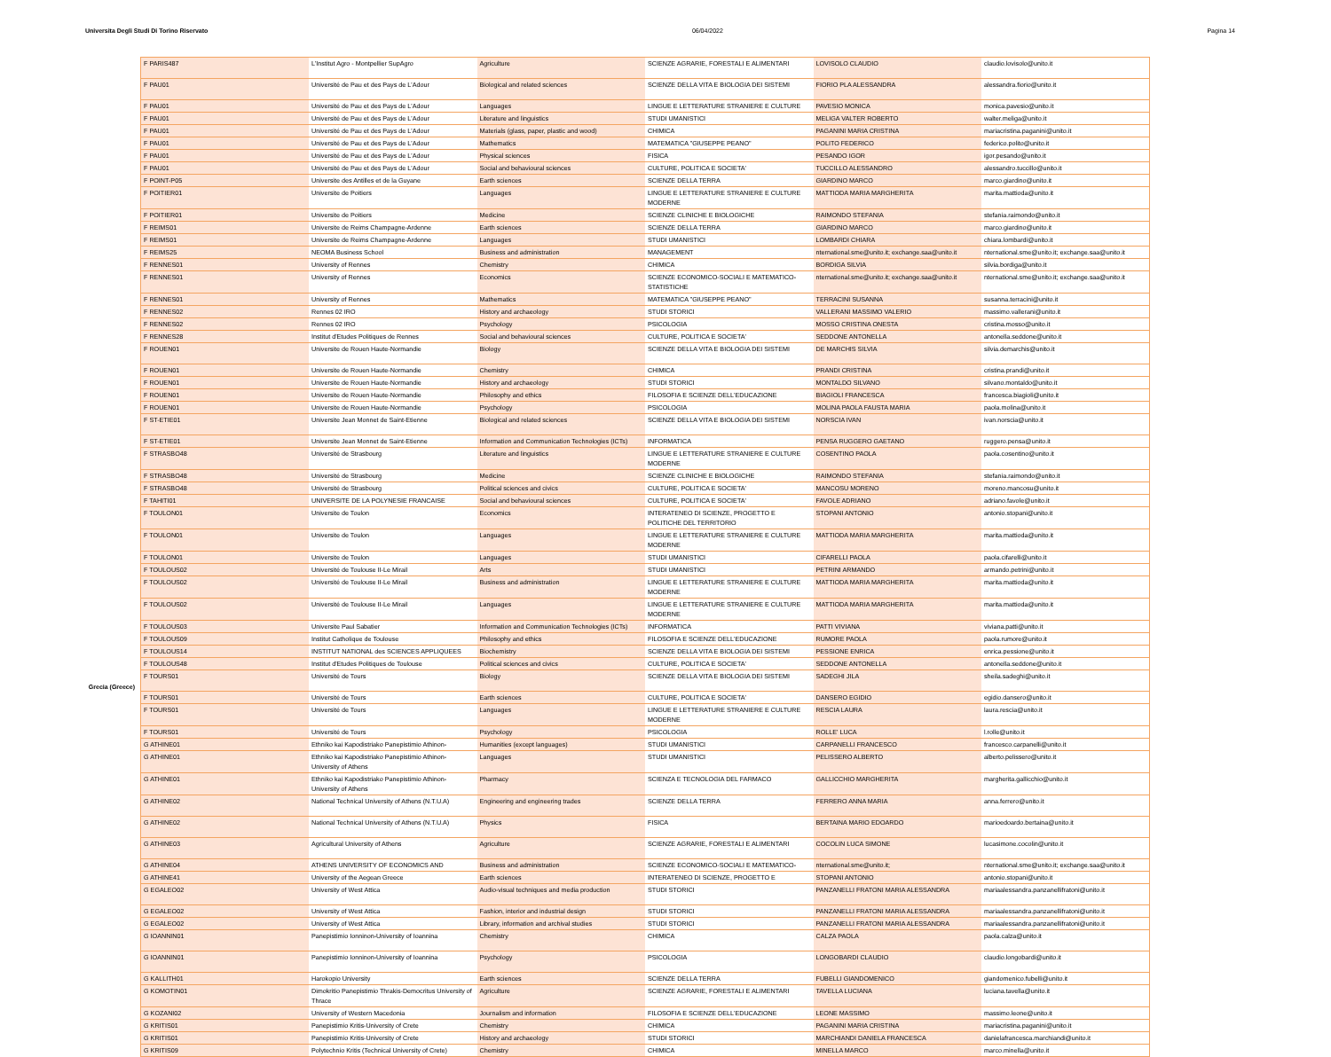Universita Degli Studi Di Torino Riservato 06/04/2022 Pagina 14
Grecia (Greece)
| F PARIS487 | L'Institut Agro - Montpellier SupAgro | Agriculture | SCIENZE AGRARIE, FORESTALI E ALIMENTARI | LOVISOLO CLAUDIO | claudio.lovisolo@unito.it |
| F PAU01 | Université de Pau et des Pays de L'Adour | Biological and related sciences | SCIENZE DELLA VITA E BIOLOGIA DEI SISTEMI | FIORIO PLA ALESSANDRA | alessandra.fiorio@unito.it |
| F PAU01 | Université de Pau et des Pays de L'Adour | Languages | LINGUE E LETTERATURE STRANIERE E CULTURE | PAVESIO MONICA | monica.pavesio@unito.it |
| F PAU01 | Université de Pau et des Pays de L'Adour | Literature and linguistics | STUDI UMANISTICI | MELIGA VALTER ROBERTO | walter.meliga@unito.it |
| F PAU01 | Université de Pau et des Pays de L'Adour | Materials (glass, paper, plastic and wood) | CHIMICA | PAGANINI MARIA CRISTINA | mariacristina.paganini@unito.it |
| F PAU01 | Université de Pau et des Pays de L'Adour | Mathematics | MATEMATICA "GIUSEPPE PEANO" | POLITO FEDERICO | federico.polito@unito.it |
| F PAU01 | Université de Pau et des Pays de L'Adour | Physical sciences | FISICA | PESANDO IGOR | igor.pesando@unito.it |
| F PAU01 | Université de Pau et des Pays de L'Adour | Social and behavioural sciences | CULTURE, POLITICA E SOCIETA' | TUCCILLO ALESSANDRO | alessandro.tuccillo@unito.it |
| F POINT-P05 | Universite des Antilles et de la Guyane | Earth sciences | SCIENZE DELLA TERRA | GIARDINO MARCO | marco.giardino@unito.it |
| F POITIER01 | Universite de Poitiers | Languages | LINGUE E LETTERATURE STRANIERE E CULTURE MODERNE | MATTIODA MARIA MARGHERITA | marita.mattioda@unito.it |
| F POITIER01 | Universite de Poitiers | Medicine | SCIENZE CLINICHE E BIOLOGICHE | RAIMONDO STEFANIA | stefania.raimondo@unito.it |
| F REIMS01 | Universite de Reims Champagne-Ardenne | Earth sciences | SCIENZE DELLA TERRA | GIARDINO MARCO | marco.giardino@unito.it |
| F REIMS01 | Universite de Reims Champagne-Ardenne | Languages | STUDI UMANISTICI | LOMBARDI CHIARA | chiara.lombardi@unito.it |
| F REIMS25 | NEOMA Business School | Business and administration | MANAGEMENT | nternational.sme@unito.it; exchange.saa@unito.it | nternational.sme@unito.it; exchange.saa@unito.it |
| F RENNES01 | University of Rennes | Chemistry | CHIMICA | BORDIGA SILVIA | silvia.bordiga@unito.it |
| F RENNES01 | University of Rennes | Economics | SCIENZE ECONOMICO-SOCIALI E MATEMATICO-STATISTICHE | nternational.sme@unito.it; exchange.saa@unito.it | nternational.sme@unito.it; exchange.saa@unito.it |
| F RENNES01 | University of Rennes | Mathematics | MATEMATICA "GIUSEPPE PEANO" | TERRACINI SUSANNA | susanna.terracini@unito.it |
| F RENNES02 | Rennes 02 IRO | History and archaeology | STUDI STORICI | VALLERANI MASSIMO VALERIO | massimo.vallerani@unito.it |
| F RENNES02 | Rennes 02 IRO | Psychology | PSICOLOGIA | MOSSO CRISTINA ONESTA | cristina.mosso@unito.it |
| F RENNES28 | Institut d'Etudes Politiques de Rennes | Social and behavioural sciences | CULTURE, POLITICA E SOCIETA' | SEDDONE ANTONELLA | antonella.seddone@unito.it |
| F ROUEN01 | Universite de Rouen Haute-Normandie | Biology | SCIENZE DELLA VITA E BIOLOGIA DEI SISTEMI | DE MARCHIS SILVIA | silvia.demarchis@unito.it |
| F ROUEN01 | Universite de Rouen Haute-Normandie | Chemistry | CHIMICA | PRANDI CRISTINA | cristina.prandi@unito.it |
| F ROUEN01 | Universite de Rouen Haute-Normandie | History and archaeology | STUDI STORICI | MONTALDO SILVANO | silvano.montaldo@unito.it |
| F ROUEN01 | Universite de Rouen Haute-Normandie | Philosophy and ethics | FILOSOFIA E SCIENZE DELL'EDUCAZIONE | BIAGIOLI FRANCESCA | francesca.biagioli@unito.it |
| F ROUEN01 | Universite de Rouen Haute-Normandie | Psychology | PSICOLOGIA | MOLINA PAOLA FAUSTA MARIA | paola.molina@unito.it |
| F ST-ETIE01 | Universite Jean Monnet de Saint-Etienne | Biological and related sciences | SCIENZE DELLA VITA E BIOLOGIA DEI SISTEMI | NORSCIA IVAN | ivan.norscia@unito.it |
| F ST-ETIE01 | Universite Jean Monnet de Saint-Etienne | Information and Communication Technologies (ICTs) | INFORMATICA | PENSA RUGGERO GAETANO | ruggero.pensa@unito.it |
| F STRASBO48 | Université de Strasbourg | Literature and linguistics | LINGUE E LETTERATURE STRANIERE E CULTURE MODERNE | COSENTINO PAOLA | paola.cosentino@unito.it |
| F STRASBO48 | Université de Strasbourg | Medicine | SCIENZE CLINICHE E BIOLOGICHE | RAIMONDO STEFANIA | stefania.raimondo@unito.it |
| F STRASBO48 | Université de Strasbourg | Political sciences and civics | CULTURE, POLITICA E SOCIETA' | MANCOSU MORENO | moreno.mancosu@unito.it |
| F TAHITI01 | UNIVERSITE DE LA POLYNESIE FRANCAISE | Social and behavioural sciences | CULTURE, POLITICA E SOCIETA' | FAVOLE ADRIANO | adriano.favole@unito.it |
| F TOULON01 | Universite de Toulon | Economics | INTERATENEO DI SCIENZE, PROGETTO E POLITICHE DEL TERRITORIO | STOPANI ANTONIO | antonio.stopani@unito.it |
| F TOULON01 | Universite de Toulon | Languages | LINGUE E LETTERATURE STRANIERE E CULTURE MODERNE | MATTIODA MARIA MARGHERITA | marita.mattioda@unito.it |
| F TOULON01 | Universite de Toulon | Languages | STUDI UMANISTICI | CIFARELLI PAOLA | paola.cifarelli@unito.it |
| F TOULOUS02 | Université de Toulouse II-Le Mirail | Arts | STUDI UMANISTICI | PETRINI ARMANDO | armando.petrini@unito.it |
| F TOULOUS02 | Université de Toulouse II-Le Mirail | Business and administration | LINGUE E LETTERATURE STRANIERE E CULTURE MODERNE | MATTIODA MARIA MARGHERITA | marita.mattioda@unito.it |
| F TOULOUS02 | Université de Toulouse II-Le Mirail | Languages | LINGUE E LETTERATURE STRANIERE E CULTURE MODERNE | MATTIODA MARIA MARGHERITA | marita.mattioda@unito.it |
| F TOULOUS03 | Universite Paul Sabatier | Information and Communication Technologies (ICTs) | INFORMATICA | PATTI VIVIANA | viviana.patti@unito.it |
| F TOULOUS09 | Institut Catholique de Toulouse | Philosophy and ethics | FILOSOFIA E SCIENZE DELL'EDUCAZIONE | RUMORE PAOLA | paola.rumore@unito.it |
| F TOULOUS14 | INSTITUT NATIONAL des SCIENCES APPLIQUEES | Biochemistry | SCIENZE DELLA VITA E BIOLOGIA DEI SISTEMI | PESSIONE ENRICA | enrica.pessione@unito.it |
| F TOULOUS48 | Institut d'Etudes Politiques de Toulouse | Political sciences and civics | CULTURE, POLITICA E SOCIETA' | SEDDONE ANTONELLA | antonella.seddone@unito.it |
| F TOURS01 | Université de Tours | Biology | SCIENZE DELLA VITA E BIOLOGIA DEI SISTEMI | SADEGHI JILA | sheila.sadeghi@unito.it |
| F TOURS01 | Université de Tours | Earth sciences | CULTURE, POLITICA E SOCIETA' | DANSERO EGIDIO | egidio.dansero@unito.it |
| F TOURS01 | Université de Tours | Languages | LINGUE E LETTERATURE STRANIERE E CULTURE MODERNE | RESCIA LAURA | laura.rescia@unito.it |
| F TOURS01 | Université de Tours | Psychology | PSICOLOGIA | ROLLE' LUCA | l.rolle@unito.it |
| G ATHINE01 | Ethniko kai Kapodistriako Panepistimio Athinon- | Humanities (except languages) | STUDI UMANISTICI | CARPANELLI FRANCESCO | francesco.carpanelli@unito.it |
| G ATHINE01 | Ethniko kai Kapodistriako Panepistimio Athinon-University of Athens | Languages | STUDI UMANISTICI | PELISSERO ALBERTO | alberto.pelissero@unito.it |
| G ATHINE01 | Ethniko kai Kapodistriako Panepistimio Athinon-University of Athens | Pharmacy | SCIENZA E TECNOLOGIA DEL FARMACO | GALLICCHIO MARGHERITA | margherita.gallicchio@unito.it |
| G ATHINE02 | National Technical University of Athens (N.T.U.A) | Engineering and engineering trades | SCIENZE DELLA TERRA | FERRERO ANNA MARIA | anna.ferrero@unito.it |
| G ATHINE02 | National Technical University of Athens (N.T.U.A) | Physics | FISICA | BERTAINA MARIO EDOARDO | marioedoardo.bertaina@unito.it |
| G ATHINE03 | Agricultural University of Athens | Agriculture | SCIENZE AGRARIE, FORESTALI E ALIMENTARI | COCOLIN LUCA SIMONE | lucasimone.cocolin@unito.it |
| G ATHINE04 | ATHENS UNIVERSITY OF ECONOMICS AND | Business and administration | SCIENZE ECONOMICO-SOCIALI E MATEMATICO- | nternational.sme@unito.it; | nternational.sme@unito.it; exchange.saa@unito.it |
| G ATHINE41 | University of the Aegean Greece | Earth sciences | INTERATENEO DI SCIENZE, PROGETTO E | STOPANI ANTONIO | antonio.stopani@unito.it |
| G EGALEO02 | University of West Attica | Audio-visual techniques and media production | STUDI STORICI | PANZANELLI FRATONI MARIA ALESSANDRA | mariaalessandra.panzanellifratoni@unito.it |
| G EGALEO02 | University of West Attica | Fashion, interior and industrial design | STUDI STORICI | PANZANELLI FRATONI MARIA ALESSANDRA | mariaalessandra.panzanellifratoni@unito.it |
| G EGALEO02 | University of West Attica | Library, information and archival studies | STUDI STORICI | PANZANELLI FRATONI MARIA ALESSANDRA | mariaalessandra.panzanellifratoni@unito.it |
| G IOANNIN01 | Panepistimio Ionninon-University of Ioannina | Chemistry | CHIMICA | CALZA PAOLA | paola.calza@unito.it |
| G IOANNIN01 | Panepistimio Ionninon-University of Ioannina | Psychology | PSICOLOGIA | LONGOBARDI CLAUDIO | claudio.longobardi@unito.it |
| G KALLITH01 | Harokopio University | Earth sciences | SCIENZE DELLA TERRA | FUBELLI GIANDOMENICO | giandomenico.fubelli@unito.it |
| G KOMOTIN01 | Dimokritio Panepistimio Thrakis-Democritus University of Thrace | Agriculture | SCIENZE AGRARIE, FORESTALI E ALIMENTARI | TAVELLA LUCIANA | luciana.tavella@unito.it |
| G KOZANI02 | University of Western Macedonia | Journalism and information | FILOSOFIA E SCIENZE DELL'EDUCAZIONE | LEONE MASSIMO | massimo.leone@unito.it |
| G KRITIS01 | Panepistimio Kritis-University of Crete | Chemistry | CHIMICA | PAGANINI MARIA CRISTINA | mariacristina.paganini@unito.it |
| G KRITIS01 | Panepistimio Kritis-University of Crete | History and archaeology | STUDI STORICI | MARCHIANDI DANIELA FRANCESCA | danielafrancesca.marchiandi@unito.it |
| G KRITIS09 | Polytechnio Kritis (Technical University of Crete) | Chemistry | CHIMICA | MINELLA MARCO | marco.minella@unito.it |